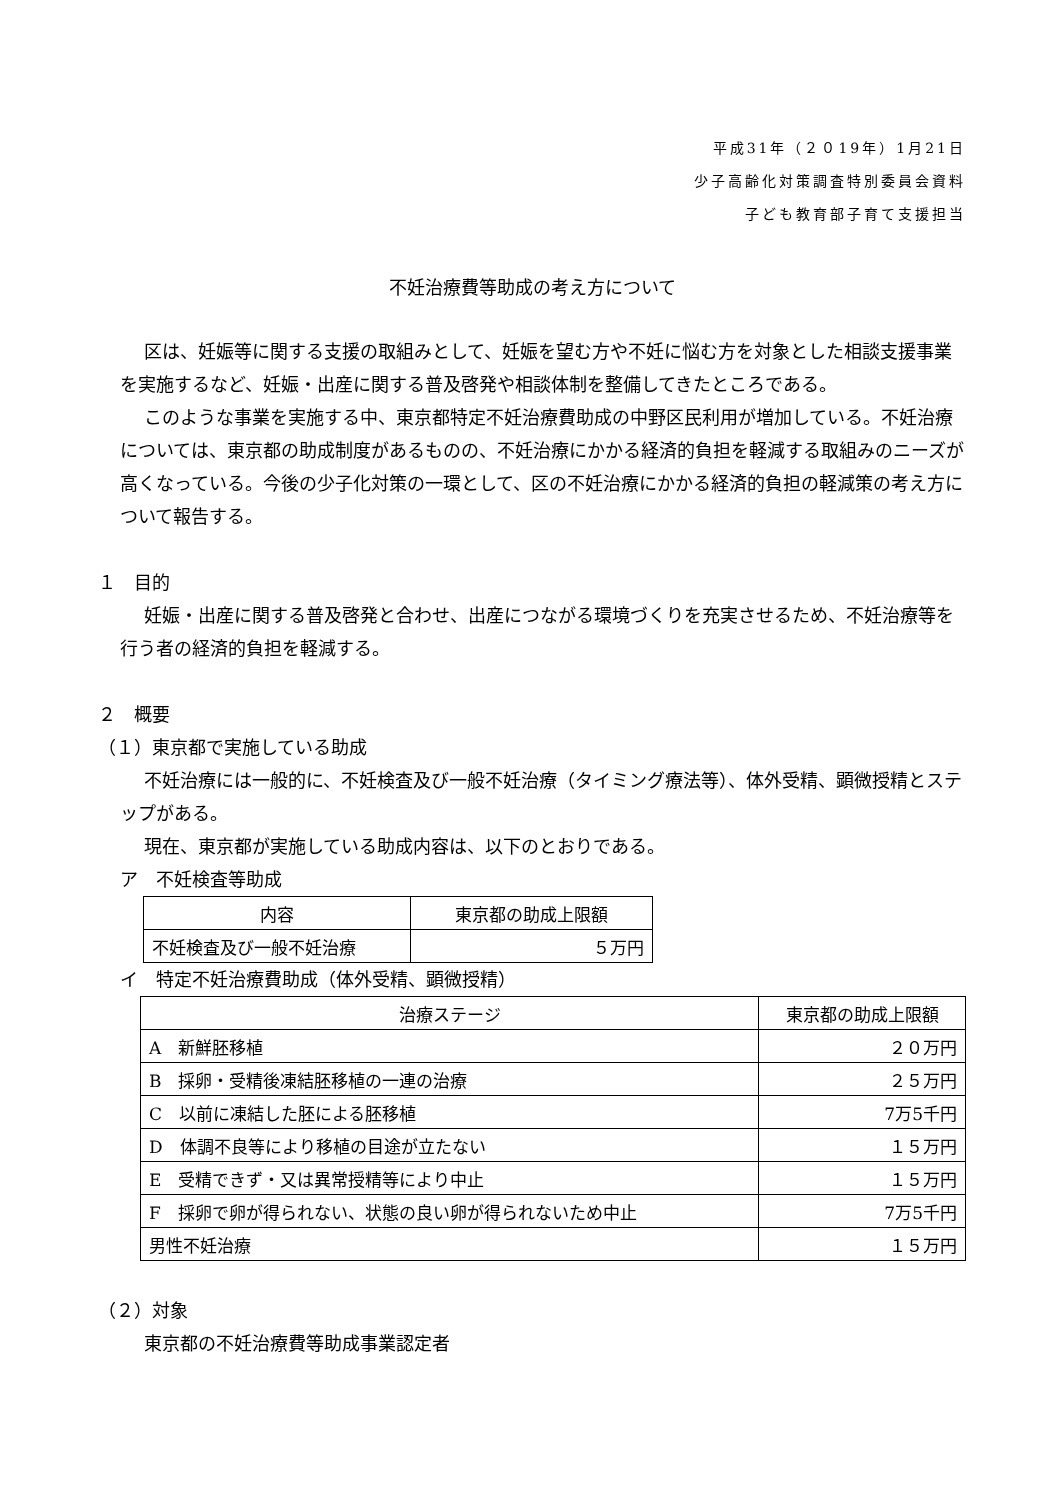平成31年（２０19年）1月21日
少子高齢化対策調査特別委員会資料
子ども教育部子育て支援担当
不妊治療費等助成の考え方について
区は、妊娠等に関する支援の取組みとして、妊娠を望む方や不妊に悩む方を対象とした相談支援事業を実施するなど、妊娠・出産に関する普及啓発や相談体制を整備してきたところである。
このような事業を実施する中、東京都特定不妊治療費助成の中野区民利用が増加している。不妊治療については、東京都の助成制度があるものの、不妊治療にかかる経済的負担を軽減する取組みのニーズが高くなっている。今後の少子化対策の一環として、区の不妊治療にかかる経済的負担の軽減策の考え方について報告する。
１　目的
妊娠・出産に関する普及啓発と合わせ、出産につながる環境づくりを充実させるため、不妊治療等を行う者の経済的負担を軽減する。
２　概要
（１）東京都で実施している助成
不妊治療には一般的に、不妊検査及び一般不妊治療（タイミング療法等）、体外受精、顕微授精とステップがある。
現在、東京都が実施している助成内容は、以下のとおりである。
ア　不妊検査等助成
| 内容 | 東京都の助成上限額 |
| --- | --- |
| 不妊検査及び一般不妊治療 | ５万円 |
イ　特定不妊治療費助成（体外受精、顕微授精）
| 治療ステージ | 東京都の助成上限額 |
| --- | --- |
| A 新鮮胚移植 | ２０万円 |
| B 採卵・受精後凍結胚移植の一連の治療 | ２５万円 |
| C 以前に凍結した胚による胚移植 | 7万5千円 |
| D 体調不良等により移植の目途が立たない | １５万円 |
| E 受精できず・又は異常授精等により中止 | １５万円 |
| F 採卵で卵が得られない、状態の良い卵が得られないため中止 | 7万5千円 |
| 男性不妊治療 | １５万円 |
（２）対象
東京都の不妊治療費等助成事業認定者